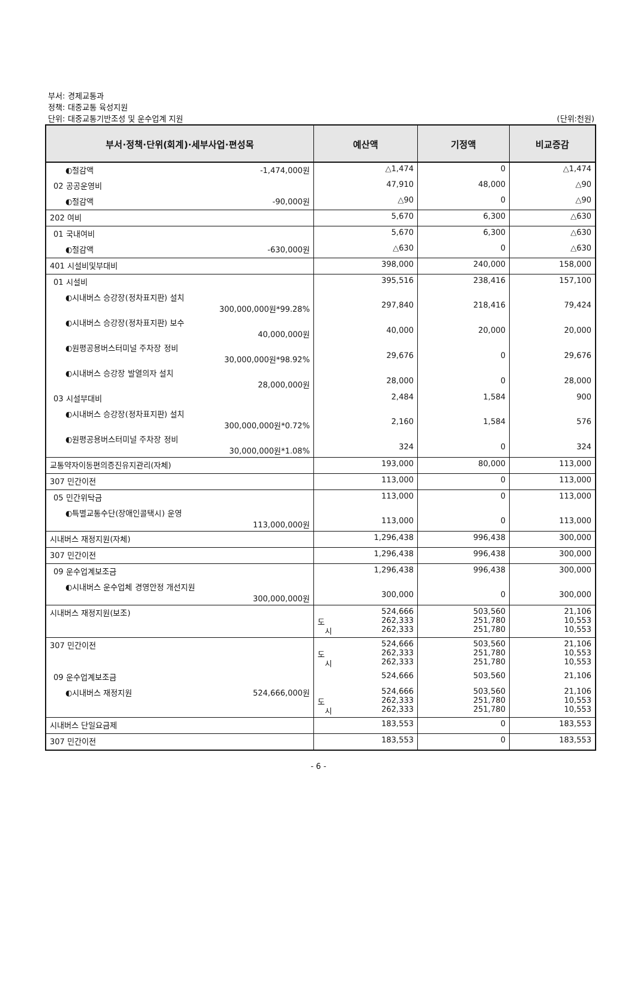부서: 경제교통과
정책: 대중교통 육성지원
단위: 대중교통기반조성 및 운수업계 지원 (단위:천원)
| 부서·정책·단위(회계)·세부사업·편성목 | 예산액 | 기정액 | 비교증감 |
| --- | --- | --- | --- |
| ◐절감액 -1,474,000원 | △1,474 | 0 | △1,474 |
| 02 공공운영비 | 47,910 | 48,000 | △90 |
| ◐절감액 -90,000원 | △90 | 0 | △90 |
| 202 여비 | 5,670 | 6,300 | △630 |
| 01 국내여비 | 5,670 | 6,300 | △630 |
| ◐절감액 -630,000원 | △630 | 0 | △630 |
| 401 시설비및부대비 | 398,000 | 240,000 | 158,000 |
| 01 시설비 | 395,516 | 238,416 | 157,100 |
| ◐시내버스 승강장(정차표지판) 설치 300,000,000원*99.28% | 297,840 | 218,416 | 79,424 |
| ◐시내버스 승강장(정차표지판) 보수 40,000,000원 | 40,000 | 20,000 | 20,000 |
| ◐원평공용버스터미널 주차장 정비 30,000,000원*98.92% | 29,676 | 0 | 29,676 |
| ◐시내버스 승강장 발열의자 설치 28,000,000원 | 28,000 | 0 | 28,000 |
| 03 시설부대비 | 2,484 | 1,584 | 900 |
| ◐시내버스 승강장(정차표지판) 설치 300,000,000원*0.72% | 2,160 | 1,584 | 576 |
| ◐원평공용버스터미널 주차장 정비 30,000,000원*1.08% | 324 | 0 | 324 |
| 교통약자이동편의증진유지관리(자체) | 193,000 | 80,000 | 113,000 |
| 307 민간이전 | 113,000 | 0 | 113,000 |
| 05 민간위탁금 | 113,000 | 0 | 113,000 |
| ◐특별교통수단(장애인콜택시) 운영 113,000,000원 | 113,000 | 0 | 113,000 |
| 시내버스 재정지원(자체) | 1,296,438 | 996,438 | 300,000 |
| 307 민간이전 | 1,296,438 | 996,438 | 300,000 |
| 09 운수업계보조금 | 1,296,438 | 996,438 | 300,000 |
| ◐시내버스 운수업체 경영안정 개선지원 300,000,000원 | 300,000 | 0 | 300,000 |
| 시내버스 재정지원(보조) | 524,666 도 262,333 시 262,333 | 503,560 251,780 251,780 | 21,106 10,553 10,553 |
| 307 민간이전 | 524,666 도 262,333 시 262,333 | 503,560 251,780 251,780 | 21,106 10,553 10,553 |
| 09 운수업계보조금 | 524,666 | 503,560 | 21,106 |
| ◐시내버스 재정지원 524,666,000원 | 524,666 도 262,333 시 262,333 | 503,560 251,780 251,780 | 21,106 10,553 10,553 |
| 시내버스 단일요금제 | 183,553 | 0 | 183,553 |
| 307 민간이전 | 183,553 | 0 | 183,553 |
- 6 -